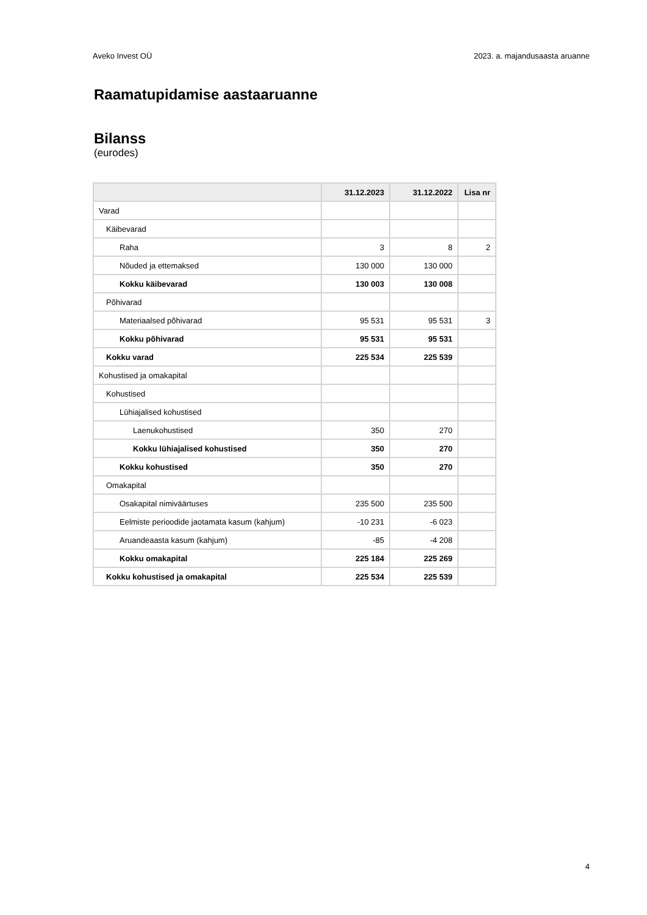Aveko Invest OÜ 2023. a. majandusaasta aruanne
Raamatupidamise aastaaruanne
Bilanss
(eurodes)
| | 31.12.2023 | 31.12.2022 | Lisa nr |
| --- | --- | --- | --- |
| Varad | | | |
| Käibevarad | | | |
| Raha | 3 | 8 | 2 |
| Nõuded ja ettemaksed | 130 000 | 130 000 | |
| Kokku käibevarad | 130 003 | 130 008 | |
| Põhivarad | | | |
| Materiaalsed põhivarad | 95 531 | 95 531 | 3 |
| Kokku põhivarad | 95 531 | 95 531 | |
| Kokku varad | 225 534 | 225 539 | |
| Kohustised ja omakapital | | | |
| Kohustised | | | |
| Lühiajalised kohustised | | | |
| Laenukohustised | 350 | 270 | |
| Kokku lühiajalised kohustised | 350 | 270 | |
| Kokku kohustised | 350 | 270 | |
| Omakapital | | | |
| Osakapital nimiväärtuses | 235 500 | 235 500 | |
| Eelmiste perioodide jaotamata kasum (kahjum) | -10 231 | -6 023 | |
| Aruandeaasta kasum (kahjum) | -85 | -4 208 | |
| Kokku omakapital | 225 184 | 225 269 | |
| Kokku kohustised ja omakapital | 225 534 | 225 539 | |
4